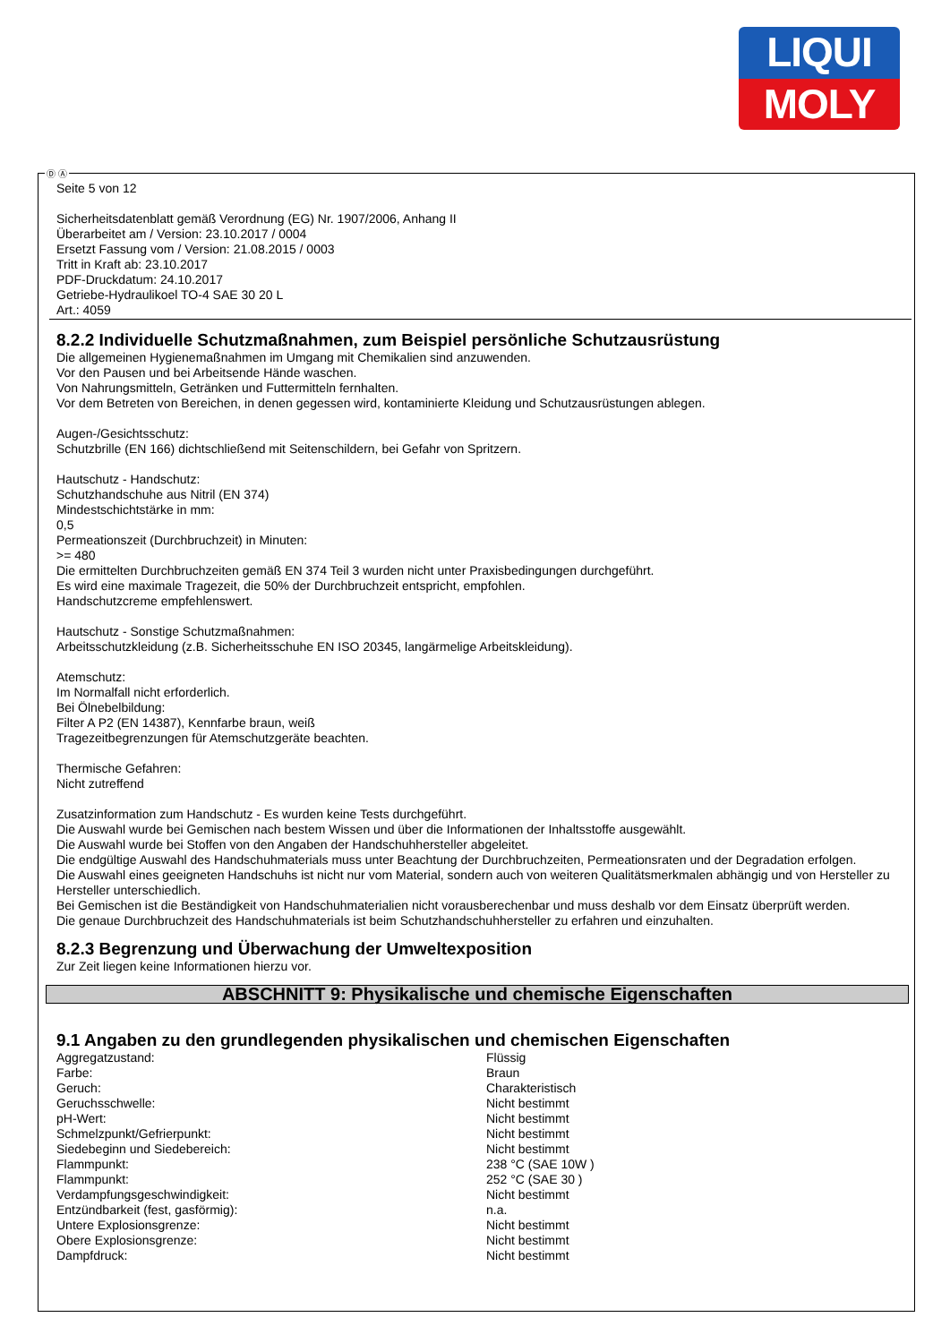LIQUI
MOLY
Seite 5 von 12
Sicherheitsdatenblatt gemäß Verordnung (EG) Nr. 1907/2006, Anhang II
Überarbeitet am / Version: 23.10.2017 / 0004
Ersetzt Fassung vom / Version: 21.08.2015 / 0003
Tritt in Kraft ab: 23.10.2017
PDF-Druckdatum: 24.10.2017
Getriebe-Hydraulikoel TO-4 SAE 30 20 L
Art.: 4059
8.2.2 Individuelle Schutzmaßnahmen, zum Beispiel persönliche Schutzausrüstung
Die allgemeinen Hygienemaßnahmen im Umgang mit Chemikalien sind anzuwenden.
Vor den Pausen und bei Arbeitsende Hände waschen.
Von Nahrungsmitteln, Getränken und Futtermitteln fernhalten.
Vor dem Betreten von Bereichen, in denen gegessen wird, kontaminierte Kleidung und Schutzausrüstungen ablegen.
Augen-/Gesichtsschutz:
Schutzbrille (EN 166) dichtschließend mit Seitenschildern, bei Gefahr von Spritzern.
Hautschutz - Handschutz:
Schutzhandschuhe aus Nitril (EN 374)
Mindestschichtstärke in mm:
0,5
Permeationszeit (Durchbruchzeit) in Minuten:
>= 480
Die ermittelten Durchbruchzeiten gemäß EN 374 Teil 3 wurden nicht unter Praxisbedingungen durchgeführt.
Es wird eine maximale Tragezeit, die 50% der Durchbruchzeit entspricht, empfohlen.
Handschutzcreme empfehlenswert.
Hautschutz - Sonstige Schutzmaßnahmen:
Arbeitsschutzkleidung (z.B. Sicherheitsschuhe EN ISO 20345, langärmelige Arbeitskleidung).
Atemschutz:
Im Normalfall nicht erforderlich.
Bei Ölnebelbildung:
Filter A P2 (EN 14387), Kennfarbe braun, weiß
Tragezeitbegrenzungen für Atemschutzgeräte beachten.
Thermische Gefahren:
Nicht zutreffend
Zusatzinformation zum Handschutz - Es wurden keine Tests durchgeführt.
Die Auswahl wurde bei Gemischen nach bestem Wissen und über die Informationen der Inhaltsstoffe ausgewählt.
Die Auswahl wurde bei Stoffen von den Angaben der Handschuhhersteller abgeleitet.
Die endgültige Auswahl des Handschuhmaterials muss unter Beachtung der Durchbruchzeiten, Permeationsraten und der Degradation erfolgen.
Die Auswahl eines geeigneten Handschuhs ist nicht nur vom Material, sondern auch von weiteren Qualitätsmerkmalen abhängig und von Hersteller zu Hersteller unterschiedlich.
Bei Gemischen ist die Beständigkeit von Handschuhmaterialien nicht vorausberechenbar und muss deshalb vor dem Einsatz überprüft werden.
Die genaue Durchbruchzeit des Handschuhmaterials ist beim Schutzhandschuhhersteller zu erfahren und einzuhalten.
8.2.3 Begrenzung und Überwachung der Umweltexposition
Zur Zeit liegen keine Informationen hierzu vor.
ABSCHNITT 9: Physikalische und chemische Eigenschaften
9.1 Angaben zu den grundlegenden physikalischen und chemischen Eigenschaften
| Aggregatzustand: | Flüssig |
| Farbe: | Braun |
| Geruch: | Charakteristisch |
| Geruchsschwelle: | Nicht bestimmt |
| pH-Wert: | Nicht bestimmt |
| Schmelzpunkt/Gefrierpunkt: | Nicht bestimmt |
| Siedebeginn und Siedebereich: | Nicht bestimmt |
| Flammpunkt: | 238 °C (SAE 10W ) |
| Flammpunkt: | 252 °C (SAE 30 ) |
| Verdampfungsgeschwindigkeit: | Nicht bestimmt |
| Entzündbarkeit (fest, gasförmig): | n.a. |
| Untere Explosionsgrenze: | Nicht bestimmt |
| Obere Explosionsgrenze: | Nicht bestimmt |
| Dampfdruck: | Nicht bestimmt |
Ⓓ Ⓐ